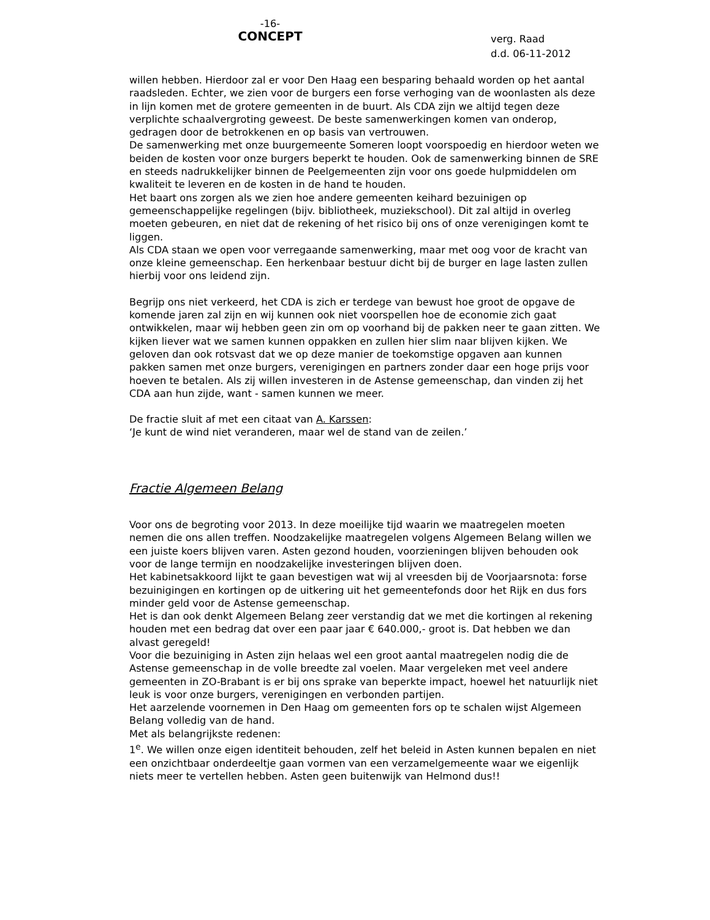-16-
CONCEPT
verg. Raad
d.d. 06-11-2012
willen hebben. Hierdoor zal er voor Den Haag een besparing behaald worden op het aantal raadsleden. Echter, we zien voor de burgers een forse verhoging van de woonlasten als deze in lijn komen met de grotere gemeenten in de buurt. Als CDA zijn we altijd tegen deze verplichte schaalvergroting geweest. De beste samenwerkingen komen van onderop, gedragen door de betrokkenen en op basis van vertrouwen.
De samenwerking met onze buurgemeente Someren loopt voorspoedig en hierdoor weten we beiden de kosten voor onze burgers beperkt te houden. Ook de samenwerking binnen de SRE en steeds nadrukkelijker binnen de Peelgemeenten zijn voor ons goede hulpmiddelen om kwaliteit te leveren en de kosten in de hand te houden.
Het baart ons zorgen als we zien hoe andere gemeenten keihard bezuinigen op gemeenschappelijke regelingen (bijv. bibliotheek, muziekschool). Dit zal altijd in overleg moeten gebeuren, en niet dat de rekening of het risico bij ons of onze verenigingen komt te liggen.
Als CDA staan we open voor verregaande samenwerking, maar met oog voor de kracht van onze kleine gemeenschap. Een herkenbaar bestuur dicht bij de burger en lage lasten zullen hierbij voor ons leidend zijn.
Begrijp ons niet verkeerd, het CDA is zich er terdege van bewust hoe groot de opgave de komende jaren zal zijn en wij kunnen ook niet voorspellen hoe de economie zich gaat ontwikkelen, maar wij hebben geen zin om op voorhand bij de pakken neer te gaan zitten. We kijken liever wat we samen kunnen oppakken en zullen hier slim naar blijven kijken. We geloven dan ook rotsvast dat we op deze manier de toekomstige opgaven aan kunnen pakken samen met onze burgers, verenigingen en partners zonder daar een hoge prijs voor hoeven te betalen. Als zij willen investeren in de Astense gemeenschap, dan vinden zij het CDA aan hun zijde, want - samen kunnen we meer.
De fractie sluit af met een citaat van A. Karssen:
‘Je kunt de wind niet veranderen, maar wel de stand van de zeilen.’
Fractie Algemeen Belang
Voor ons de begroting voor 2013. In deze moeilijke tijd waarin we maatregelen moeten nemen die ons allen treffen. Noodzakelijke maatregelen volgens Algemeen Belang willen we een juiste koers blijven varen. Asten gezond houden, voorzieningen blijven behouden ook voor de lange termijn en noodzakelijke investeringen blijven doen.
Het kabinetsakkoord lijkt te gaan bevestigen wat wij al vreesden bij de Voorjaarsnota: forse bezuinigingen en kortingen op de uitkering uit het gemeentefonds door het Rijk en dus fors minder geld voor de Astense gemeenschap.
Het is dan ook denkt Algemeen Belang zeer verstandig dat we met die kortingen al rekening houden met een bedrag dat over een paar jaar € 640.000,- groot is. Dat hebben we dan alvast geregeld!
Voor die bezuiniging in Asten zijn helaas wel een groot aantal maatregelen nodig die de Astense gemeenschap in de volle breedte zal voelen. Maar vergeleken met veel andere gemeenten in ZO-Brabant is er bij ons sprake van beperkte impact, hoewel het natuurlijk niet leuk is voor onze burgers, verenigingen en verbonden partijen.
Het aarzelende voornemen in Den Haag om gemeenten fors op te schalen wijst Algemeen Belang volledig van de hand.
Met als belangrijkste redenen:
1<sup>e</sup>. We willen onze eigen identiteit behouden, zelf het beleid in Asten kunnen bepalen en niet een onzichtbaar onderdeeltje gaan vormen van een verzamelgemeente waar we eigenlijk niets meer te vertellen hebben. Asten geen buitenwijk van Helmond dus!!